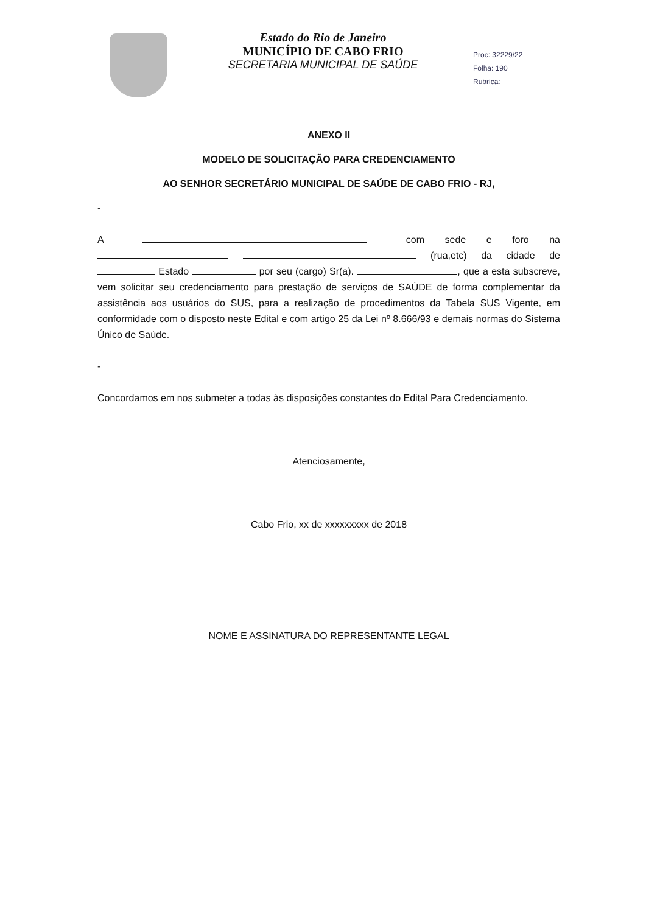Estado do Rio de Janeiro
MUNICÍPIO DE CABO FRIO
SECRETARIA MUNICIPAL DE SAÚDE
Proc: 32229/22
Folha: 190
Rubrica:
ANEXO II
MODELO DE SOLICITAÇÃO PARA CREDENCIAMENTO
AO SENHOR SECRETÁRIO MUNICIPAL DE SAÚDE DE CABO FRIO - RJ,
-
A com sede e foro na (rua,etc) da cidade de Estado por seu (cargo) Sr(a). , que a esta subscreve, vem solicitar seu credenciamento para prestação de serviços de SAÚDE de forma complementar da assistência aos usuários do SUS, para a realização de procedimentos da Tabela SUS Vigente, em conformidade com o disposto neste Edital e com artigo 25 da Lei nº 8.666/93 e demais normas do Sistema Único de Saúde.
-
Concordamos em nos submeter a todas às disposições constantes do Edital Para Credenciamento.
Atenciosamente,
Cabo Frio, xx de xxxxxxxxx de 2018
NOME E ASSINATURA DO REPRESENTANTE LEGAL